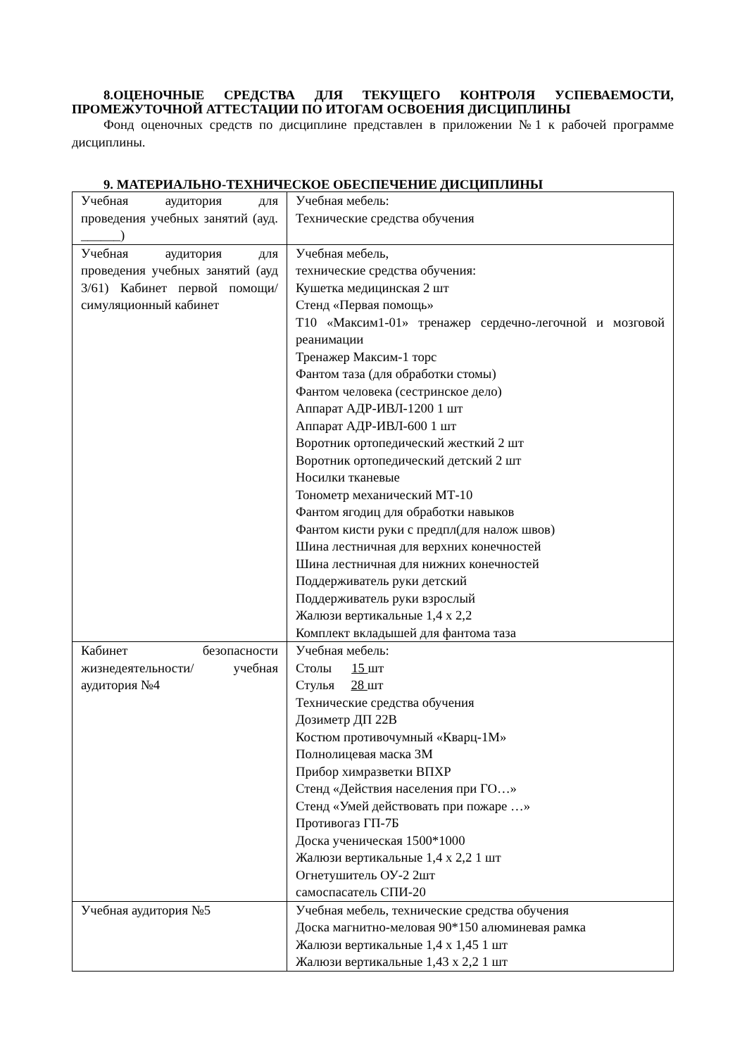8.ОЦЕНОЧНЫЕ СРЕДСТВА ДЛЯ ТЕКУЩЕГО КОНТРОЛЯ УСПЕВАЕМОСТИ, ПРОМЕЖУТОЧНОЙ АТТЕСТАЦИИ ПО ИТОГАМ ОСВОЕНИЯ ДИСЦИПЛИНЫ
Фонд оценочных средств по дисциплине представлен в приложении №1 к рабочей программе дисциплины.
9. МАТЕРИАЛЬНО-ТЕХНИЧЕСКОЕ ОБЕСПЕЧЕНИЕ ДИСЦИПЛИНЫ
| Учебная аудитория для проведения учебных занятий (ауд. ______) | Учебная мебель: Технические средства обучения |
| Учебная аудитория для проведения учебных занятий (ауд 3/61) Кабинет первой помощи/симуляционный кабинет | Учебная мебель, технические средства обучения: Кушетка медицинская 2 шт Стенд «Первая помощь» Т10 «Максим1-01» тренажер сердечно-легочной и мозговой реанимации Тренажер Максим-1 торс Фантом таза (для обработки стомы) Фантом человека (сестринское дело) Аппарат АДР-ИВЛ-1200 1 шт Аппарат АДР-ИВЛ-600 1 шт Воротник ортопедический жесткий 2 шт Воротник ортопедический детский 2 шт Носилки тканевые Тонометр механический МТ-10 Фантом ягодиц для обработки навыков Фантом кисти руки с предпл(для налож швов) Шина лестничная для верхних конечностей Шина лестничная для нижних конечностей Поддерживатель руки детский Поддерживатель руки взрослый Жалюзи вертикальные 1,4 х 2,2 Комплект вкладышей для фантома таза |
| Кабинет безопасности жизнедеятельности/ учебная аудитория №4 | Учебная мебель: Столы 15 шт Стулья 28 шт Технические средства обучения Дозиметр ДП 22В Костюм противочумный «Кварц-1М» Полнолицевая маска 3М Прибор химразветки ВПХР Стенд «Действия населения при ГО…» Стенд «Умей действовать при пожаре …» Противогаз ГП-7Б Доска ученическая 1500*1000 Жалюзи вертикальные 1,4 х 2,2 1 шт Огнетушитель ОУ-2 2шт самоспасатель СПИ-20 |
| Учебная аудитория №5 | Учебная мебель, технические средства обучения Доска магнитно-меловая 90*150 алюминевая рамка Жалюзи вертикальные 1,4 х 1,45 1 шт Жалюзи вертикальные 1,43 х 2,2 1 шт |